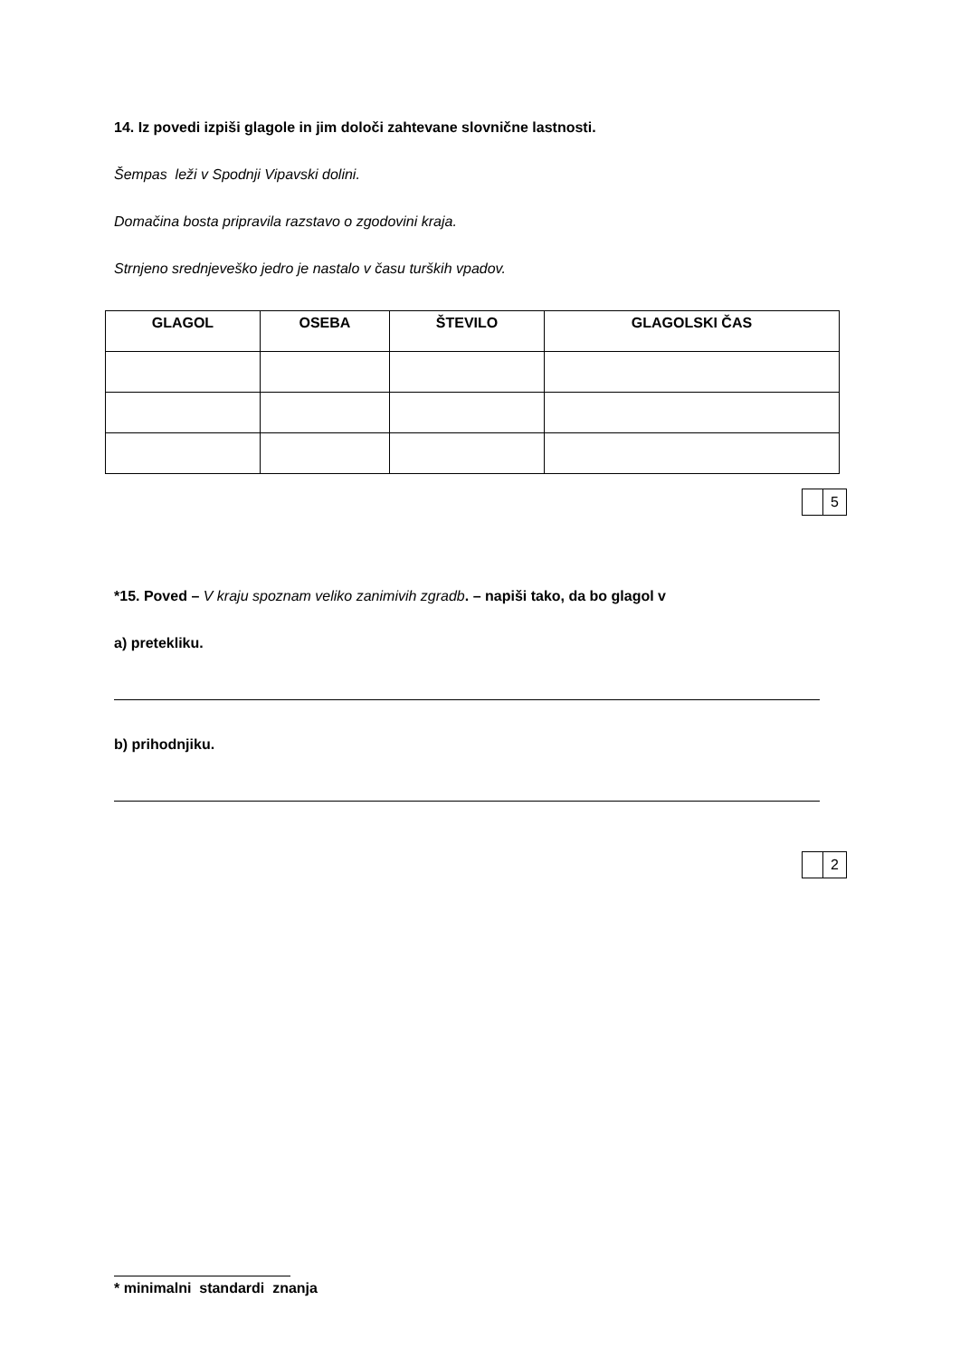14. Iz povedi izpiši glagole in jim določi zahtevane slovnične lastnosti.
Šempas leži v Spodnji Vipavski dolini.
Domačina bosta pripravila razstavo o zgodovini kraja.
Strnjeno srednjeveško jedro je nastalo v času turških vpadov.
| GLAGOL | OSEBA | ŠTEVILO | GLAGOLSKI ČAS |
| --- | --- | --- | --- |
| | 5 |
*15. Poved – V kraju spoznam veliko zanimivih zgradb. – napiši tako, da bo glagol v
a) pretekliku.
b) prihodnjiku.
| | 2 |
* minimalni standardi znanja